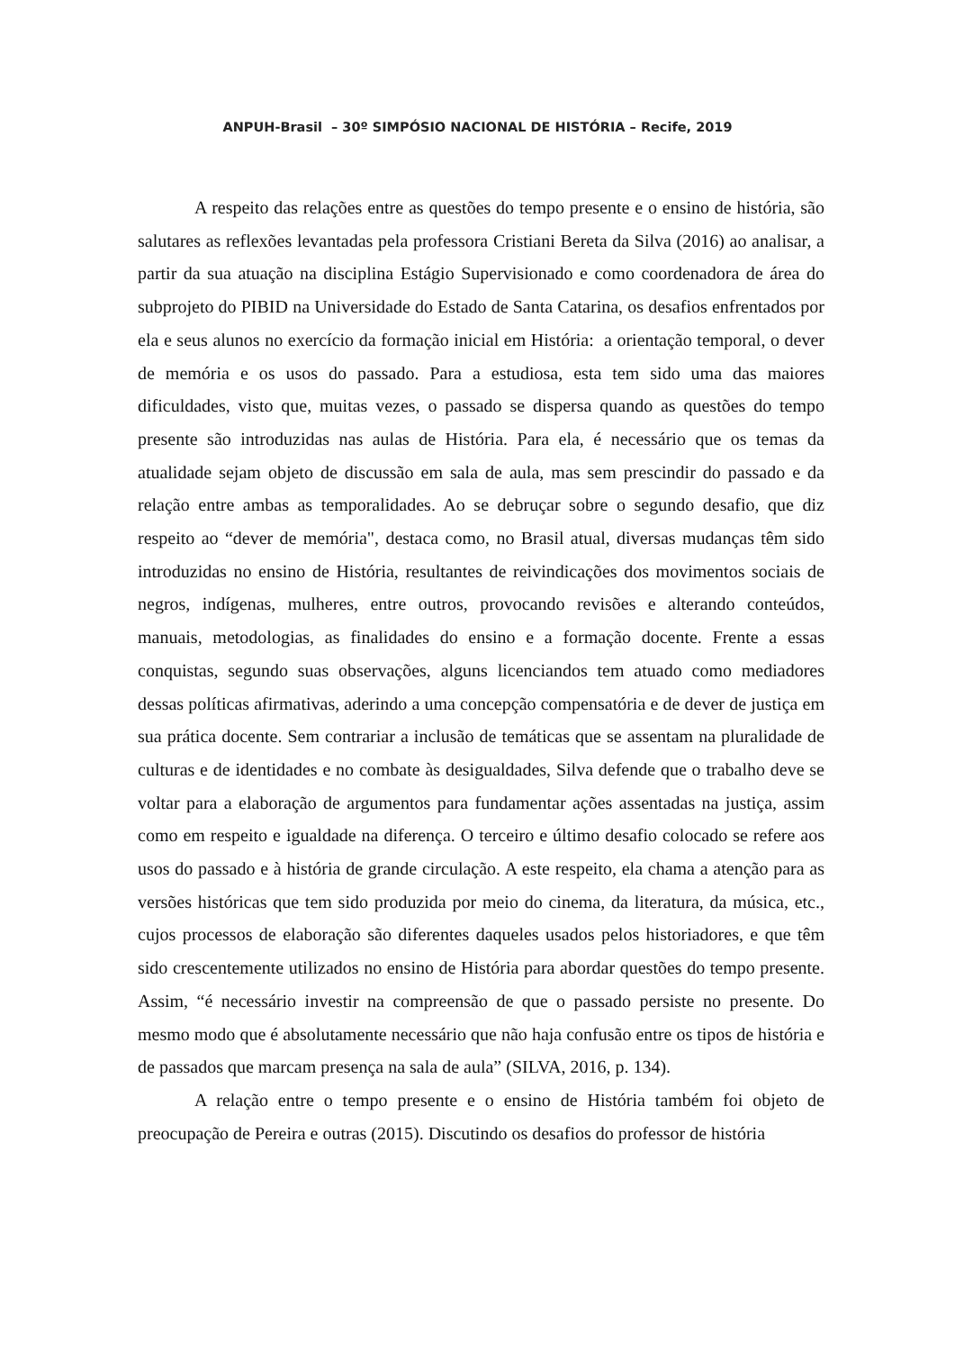ANPUH-Brasil – 30º SIMPÓSIO NACIONAL DE HISTÓRIA – Recife, 2019
A respeito das relações entre as questões do tempo presente e o ensino de história, são salutares as reflexões levantadas pela professora Cristiani Bereta da Silva (2016) ao analisar, a partir da sua atuação na disciplina Estágio Supervisionado e como coordenadora de área do subprojeto do PIBID na Universidade do Estado de Santa Catarina, os desafios enfrentados por ela e seus alunos no exercício da formação inicial em História: a orientação temporal, o dever de memória e os usos do passado. Para a estudiosa, esta tem sido uma das maiores dificuldades, visto que, muitas vezes, o passado se dispersa quando as questões do tempo presente são introduzidas nas aulas de História. Para ela, é necessário que os temas da atualidade sejam objeto de discussão em sala de aula, mas sem prescindir do passado e da relação entre ambas as temporalidades. Ao se debruçar sobre o segundo desafio, que diz respeito ao “dever de memória", destaca como, no Brasil atual, diversas mudanças têm sido introduzidas no ensino de História, resultantes de reivindicações dos movimentos sociais de negros, indígenas, mulheres, entre outros, provocando revisões e alterando conteúdos, manuais, metodologias, as finalidades do ensino e a formação docente. Frente a essas conquistas, segundo suas observações, alguns licenciandos tem atuado como mediadores dessas políticas afirmativas, aderindo a uma concepção compensatória e de dever de justiça em sua prática docente. Sem contrariar a inclusão de temáticas que se assentam na pluralidade de culturas e de identidades e no combate às desigualdades, Silva defende que o trabalho deve se voltar para a elaboração de argumentos para fundamentar ações assentadas na justiça, assim como em respeito e igualdade na diferença. O terceiro e último desafio colocado se refere aos usos do passado e à história de grande circulação. A este respeito, ela chama a atenção para as versões históricas que tem sido produzida por meio do cinema, da literatura, da música, etc., cujos processos de elaboração são diferentes daqueles usados pelos historiadores, e que têm sido crescentemente utilizados no ensino de História para abordar questões do tempo presente. Assim, “é necessário investir na compreensão de que o passado persiste no presente. Do mesmo modo que é absolutamente necessário que não haja confusão entre os tipos de história e de passados que marcam presença na sala de aula” (SILVA, 2016, p. 134).
A relação entre o tempo presente e o ensino de História também foi objeto de preocupação de Pereira e outras (2015). Discutindo os desafios do professor de história